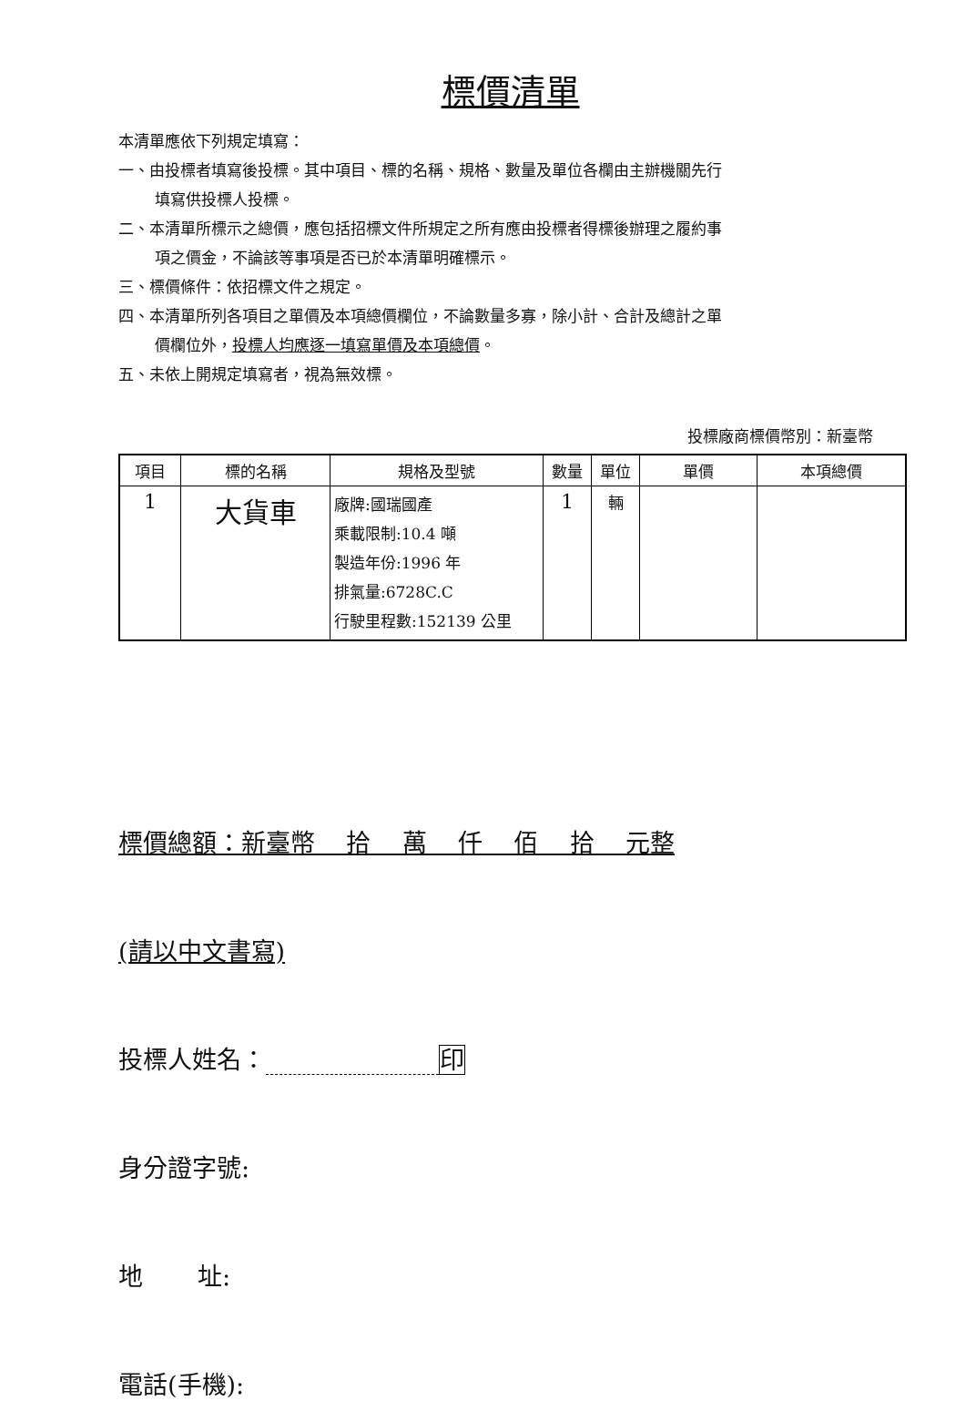標價清單
本清單應依下列規定填寫：
一、由投標者填寫後投標。其中項目、標的名稱、規格、數量及單位各欄由主辦機關先行
填寫供投標人投標。
二、本清單所標示之總價，應包括招標文件所規定之所有應由投標者得標後辦理之履約事
項之價金，不論該等事項是否已於本清單明確標示。
三、標價條件：依招標文件之規定。
四、本清單所列各項目之單價及本項總價欄位，不論數量多寡，除小計、合計及總計之單
價欄位外，投標人均應逐一填寫單價及本項總價。
五、未依上開規定填寫者，視為無效標。
投標廠商標價幣別：新臺幣
| 項目 | 標的名稱 | 規格及型號 | 數量 | 單位 | 單價 | 本項總價 |
| --- | --- | --- | --- | --- | --- | --- |
| 1 | 大貨車 | 廠牌:國瑞國產 乘載限制:10.4 噸 製造年份:1996 年 排氣量:6728C.C 行駛里程數:152139 公里 | 1 | 輛 | | |
標價總額：新臺幣 拾 萬 仟 佰 拾 元整
(請以中文書寫)
投標人姓名： 印
身分證字號:
地 址:
電話(手機):